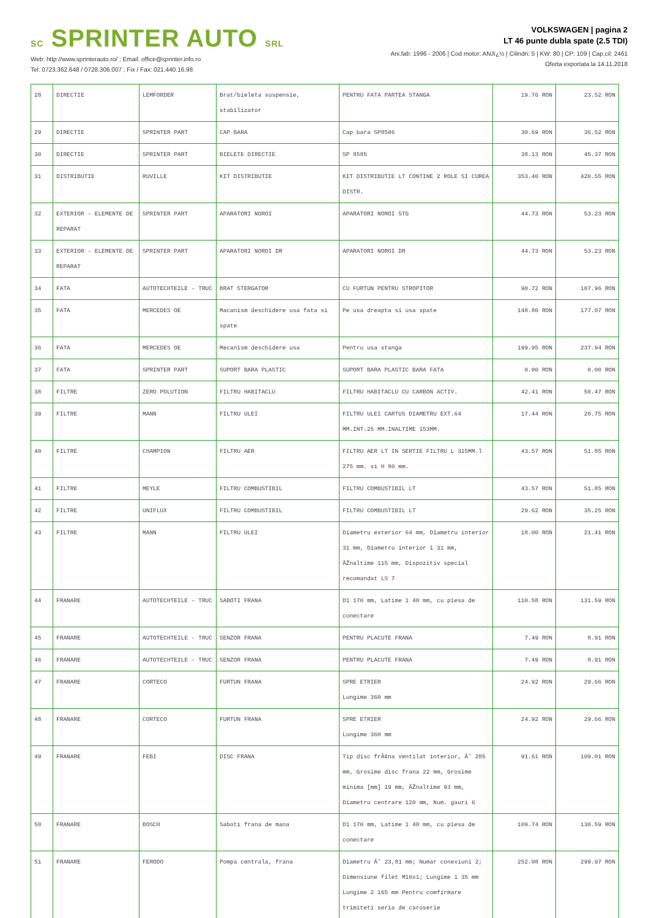SC SPRINTER AUTO SRL
Web: http://www.sprinterauto.ro/ ; Email: office@sprinter.info.ro
Tel: 0723.362.648 / 0728.306.007 ; Fix / Fax: 021.440.16.98
VOLKSWAGEN | pagina 2
LT 46 punte dubla spate (2.5 TDI)
Ani.fab: 1996 - 2006 | Cod motor: ANJï¿½ | Cilindri: 5 | KW: 80 | CP: 109 | Cap.cil: 2461
Oferta exportata la 14.11.2018
| 28 | DIRECTIE | LEMFORDER | Brat/bieleta suspensie, stabilizator | PENTRU FATA PARTEA STANGA | 19.76 RON | 23.52 RON |
| 29 | DIRECTIE | SPRINTER PART | CAP BARA | Cap bara SP8506 | 30.69 RON | 36.52 RON |
| 30 | DIRECTIE | SPRINTER PART | BIELETE DIRECTIE | SP 8585 | 38.13 RON | 45.37 RON |
| 31 | DISTRIBUTIE | RUVILLE | KIT DISTRIBUTIE | KIT DISTRIBUTIE LT CONTINE 2 ROLE SI CUREA DISTR. | 353.40 RON | 420.55 RON |
| 32 | EXTERIOR - ELEMENTE DE REPARAT | SPRINTER PART | APARATORI NOROI | APARATORI NOROI STG | 44.73 RON | 53.23 RON |
| 33 | EXTERIOR - ELEMENTE DE REPARAT | SPRINTER PART | APARATORI NOROI DR | APARATORI NOROI DR | 44.73 RON | 53.23 RON |
| 34 | FATA | AUTOTECHTEILE - TRUC | BRAT STERGATOR | CU FURTUN PENTRU STROPITOR | 90.72 RON | 107.96 RON |
| 35 | FATA | MERCEDES OE | Macanism deschidere usa fata si spate | Pe usa dreapta si usa spate | 148.80 RON | 177.07 RON |
| 36 | FATA | MERCEDES OE | Mecanism deschidere usa | Pentru usa stanga | 199.95 RON | 237.94 RON |
| 37 | FATA | SPRINTER PART | SUPORT BARA PLASTIC | SUPORT BARA PLASTIC BARA FATA | 0.00 RON | 0.00 RON |
| 38 | FILTRE | ZERO POLUTION | FILTRU HABITACLU | FILTRU HABITACLU CU CARBON ACTIV. | 42.41 RON | 50.47 RON |
| 39 | FILTRE | MANN | FILTRU ULEI | FILTRU ULEI CARTUS DIAMETRU EXT.64 MM.INT.25 MM.INALTIME 153MM. | 17.44 RON | 20.75 RON |
| 40 | FILTRE | CHAMPION | FILTRU AER | FILTRU AER LT IN SERTIE FILTRU L 315MM.l 275 mm. si H 80 mm. | 43.57 RON | 51.85 RON |
| 41 | FILTRE | MEYLE | FILTRU COMBUSTIBIL | FILTRU COMBUSTIBIL LT | 43.57 RON | 51.85 RON |
| 42 | FILTRE | UNIFLUX | FILTRU COMBUSTIBIL | FILTRU COMBUSTIBIL LT | 29.62 RON | 35.25 RON |
| 43 | FILTRE | MANN | FILTRU ULEI | Diametru exterior 64 mm, Diametru interior 31 mm, Diametru interior 1 31 mm, ÃŽnaltime 115 mm, Dispozitiv special recomandat LS 7 | 18.00 RON | 21.41 RON |
| 44 | FRANARE | AUTOTECHTEILE - TRUC | SABOTI FRANA | D1 170 mm, Latime 1 40 mm, cu piesa de conectare | 110.58 RON | 131.59 RON |
| 45 | FRANARE | AUTOTECHTEILE - TRUC | SENZOR FRANA | PENTRU PLACUTE FRANA | 7.49 RON | 8.91 RON |
| 46 | FRANARE | AUTOTECHTEILE - TRUC | SENZOR FRANA | PENTRU PLACUTE FRANA | 7.49 RON | 8.91 RON |
| 47 | FRANARE | CORTECO | FURTUN FRANA | SPRE ETRIER Lungime 360 mm | 24.92 RON | 29.66 RON |
| 48 | FRANARE | CORTECO | FURTUN FRANA | SPRE ETRIER Lungime 360 mm | 24.92 RON | 29.66 RON |
| 49 | FRANARE | FEBI | DISC FRANA | Tip disc frÃ¢na ventilat interior, Ã˜ 285 mm, Grosime disc frana 22 mm, Grosime minima [mm] 19 mm, ÃŽnaltime 93 mm, Diametru centrare 120 mm, Num. gauri 6 | 91.61 RON | 109.01 RON |
| 50 | FRANARE | BOSCH | Saboti frana de mana | D1 170 mm, Latime 1 40 mm, cu piesa de conectare | 109.74 RON | 130.59 RON |
| 51 | FRANARE | FERODO | Pompa centrala, frana | Diametru Ã˜ 23,81 mm; Numar conexiuni 2; Dimensiune filet M10x1; Lungime 1 35 mm Lungime 2 165 mm Pentru comfirmare trimiteti seria de caroserie | 252.08 RON | 299.97 RON |